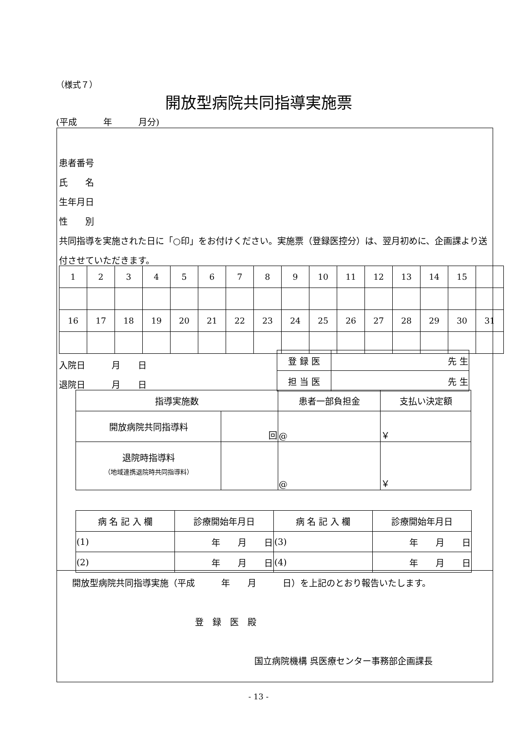（様式７）
開放型病院共同指導実施票
(平成　　　年　　　月分)
患者番号
氏　　名
生年月日
性　　別
共同指導を実施された日に「○印」をお付けください。実施票（登録医控分）は、翌月初めに、企画課より送付させていただきます。
| 1 | 2 | 3 | 4 | 5 | 6 | 7 | 8 | 9 | 10 | 11 | 12 | 13 | 14 | 15 | |
| 16 | 17 | 18 | 19 | 20 | 21 | 22 | 23 | 24 | 25 | 26 | 27 | 28 | 29 | 30 | 31 |
入院日　　　月　　日
退院日　　　月　　日
| 登 録 医 | 先 生 |
| 担 当 医 | 先 生 |
| 指導実施数 | | 患者一部負担金 | 支払い決定額 |
| 開放病院共同指導料 | 回 | @ | ￥ |
| 退院時指導料 （地域連携退院時共同指導料） | | @ | ￥ |
| 病 名 記 入 欄 | 診療開始年月日 | 病 名 記 入 欄 | 診療開始年月日 |
| (1) | 年 月 日 | (3) | 年 月 日 |
| (2) | 年 月 日 | (4) | 年 月 日 |
開放型病院共同指導実施（平成　　　年　　月　　　日）を上記のとおり報告いたします。
登　録　医　殿
国立病院機構 呉医療センター事務部企画課長
- 13 -